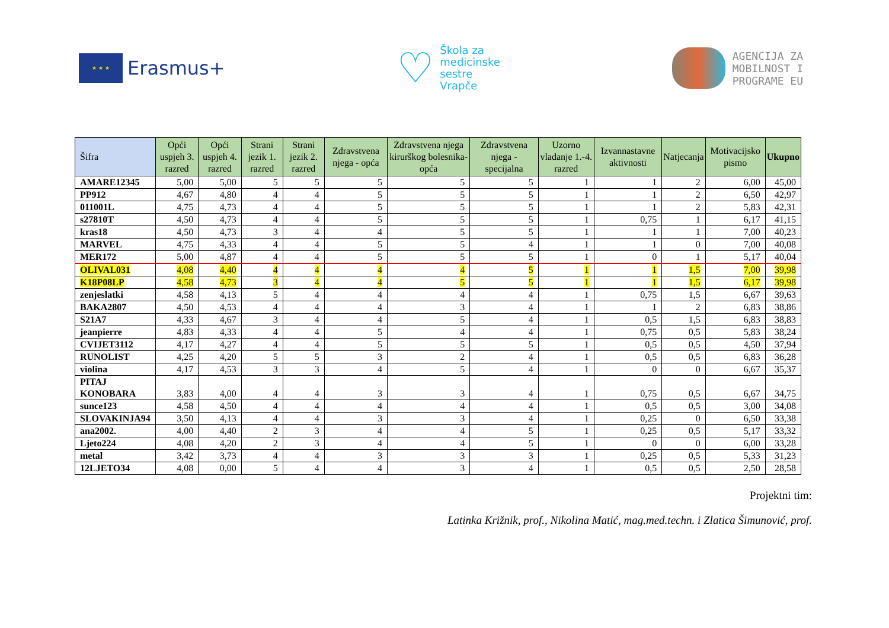★ ★ ★
Erasmus+
♡
Škola za
medicinske
sestre
Vrapče
AGENCIJA ZA
MOBILNOST I
PROGRAME EU
| Šifra | Opći uspjeh 3. razred | Opći uspjeh 4. razred | Strani jezik 1. razred | Strani jezik 2. razred | Zdravstvena njega - opća | Zdravstvena njega kirurškog bolesnika-opća | Zdravstvena njega - specijalna | Uzorno vladanje 1.-4. razred | Izvannastavne aktivnosti | Natjecanja | Motivacijsko pismo | Ukupno |
| --- | --- | --- | --- | --- | --- | --- | --- | --- | --- | --- | --- | --- |
| AMARE12345 | 5,00 | 5,00 | 5 | 5 | 5 | 5 | 5 | 1 | 1 | 2 | 6,00 | 45,00 |
| PP912 | 4,67 | 4,80 | 4 | 4 | 5 | 5 | 5 | 1 | 1 | 2 | 6,50 | 42,97 |
| 011001L | 4,75 | 4,73 | 4 | 4 | 5 | 5 | 5 | 1 | 1 | 2 | 5,83 | 42,31 |
| s27810T | 4,50 | 4,73 | 4 | 4 | 5 | 5 | 5 | 1 | 0,75 | 1 | 6,17 | 41,15 |
| kras18 | 4,50 | 4,73 | 3 | 4 | 4 | 5 | 5 | 1 | 1 | 1 | 7,00 | 40,23 |
| MARVEL | 4,75 | 4,33 | 4 | 4 | 5 | 5 | 4 | 1 | 1 | 0 | 7,00 | 40,08 |
| MER172 | 5,00 | 4,87 | 4 | 4 | 5 | 5 | 5 | 1 | 0 | 1 | 5,17 | 40,04 |
| OLIVAL031 | 4,08 | 4,40 | 4 | 4 | 4 | 4 | 5 | 1 | 1 | 1,5 | 7,00 | 39,98 |
| K18P08LP | 4,58 | 4,73 | 3 | 4 | 4 | 5 | 5 | 1 | 1 | 1,5 | 6,17 | 39,98 |
| zenjeslatki | 4,58 | 4,13 | 5 | 4 | 4 | 4 | 4 | 1 | 0,75 | 1,5 | 6,67 | 39,63 |
| BAKA2807 | 4,50 | 4,53 | 4 | 4 | 4 | 3 | 4 | 1 | 1 | 2 | 6,83 | 38,86 |
| S21A7 | 4,33 | 4,67 | 3 | 4 | 4 | 5 | 4 | 1 | 0,5 | 1,5 | 6,83 | 38,83 |
| jeanpierre | 4,83 | 4,33 | 4 | 4 | 5 | 4 | 4 | 1 | 0,75 | 0,5 | 5,83 | 38,24 |
| CVIJET3112 | 4,17 | 4,27 | 4 | 4 | 5 | 5 | 5 | 1 | 0,5 | 0,5 | 4,50 | 37,94 |
| RUNOLIST | 4,25 | 4,20 | 5 | 5 | 3 | 2 | 4 | 1 | 0,5 | 0,5 | 6,83 | 36,28 |
| violina | 4,17 | 4,53 | 3 | 3 | 4 | 5 | 4 | 1 | 0 | 0 | 6,67 | 35,37 |
| PITAJ KONOBARA | 3,83 | 4,00 | 4 | 4 | 3 | 3 | 4 | 1 | 0,75 | 0,5 | 6,67 | 34,75 |
| sunce123 | 4,58 | 4,50 | 4 | 4 | 4 | 4 | 4 | 1 | 0,5 | 0,5 | 3,00 | 34,08 |
| SLOVAKINJA94 | 3,50 | 4,13 | 4 | 4 | 3 | 3 | 4 | 1 | 0,25 | 0 | 6,50 | 33,38 |
| ana2002. | 4,00 | 4,40 | 2 | 3 | 4 | 4 | 5 | 1 | 0,25 | 0,5 | 5,17 | 33,32 |
| Ljeto224 | 4,08 | 4,20 | 2 | 3 | 4 | 4 | 5 | 1 | 0 | 0 | 6,00 | 33,28 |
| metal | 3,42 | 3,73 | 4 | 4 | 3 | 3 | 3 | 1 | 0,25 | 0,5 | 5,33 | 31,23 |
| 12LJETO34 | 4,08 | 0,00 | 5 | 4 | 4 | 3 | 4 | 1 | 0,5 | 0,5 | 2,50 | 28,58 |
Projektni tim:
Latinka Križnik, prof., Nikolina Matić, mag.med.techn. i Zlatica Šimunović, prof.